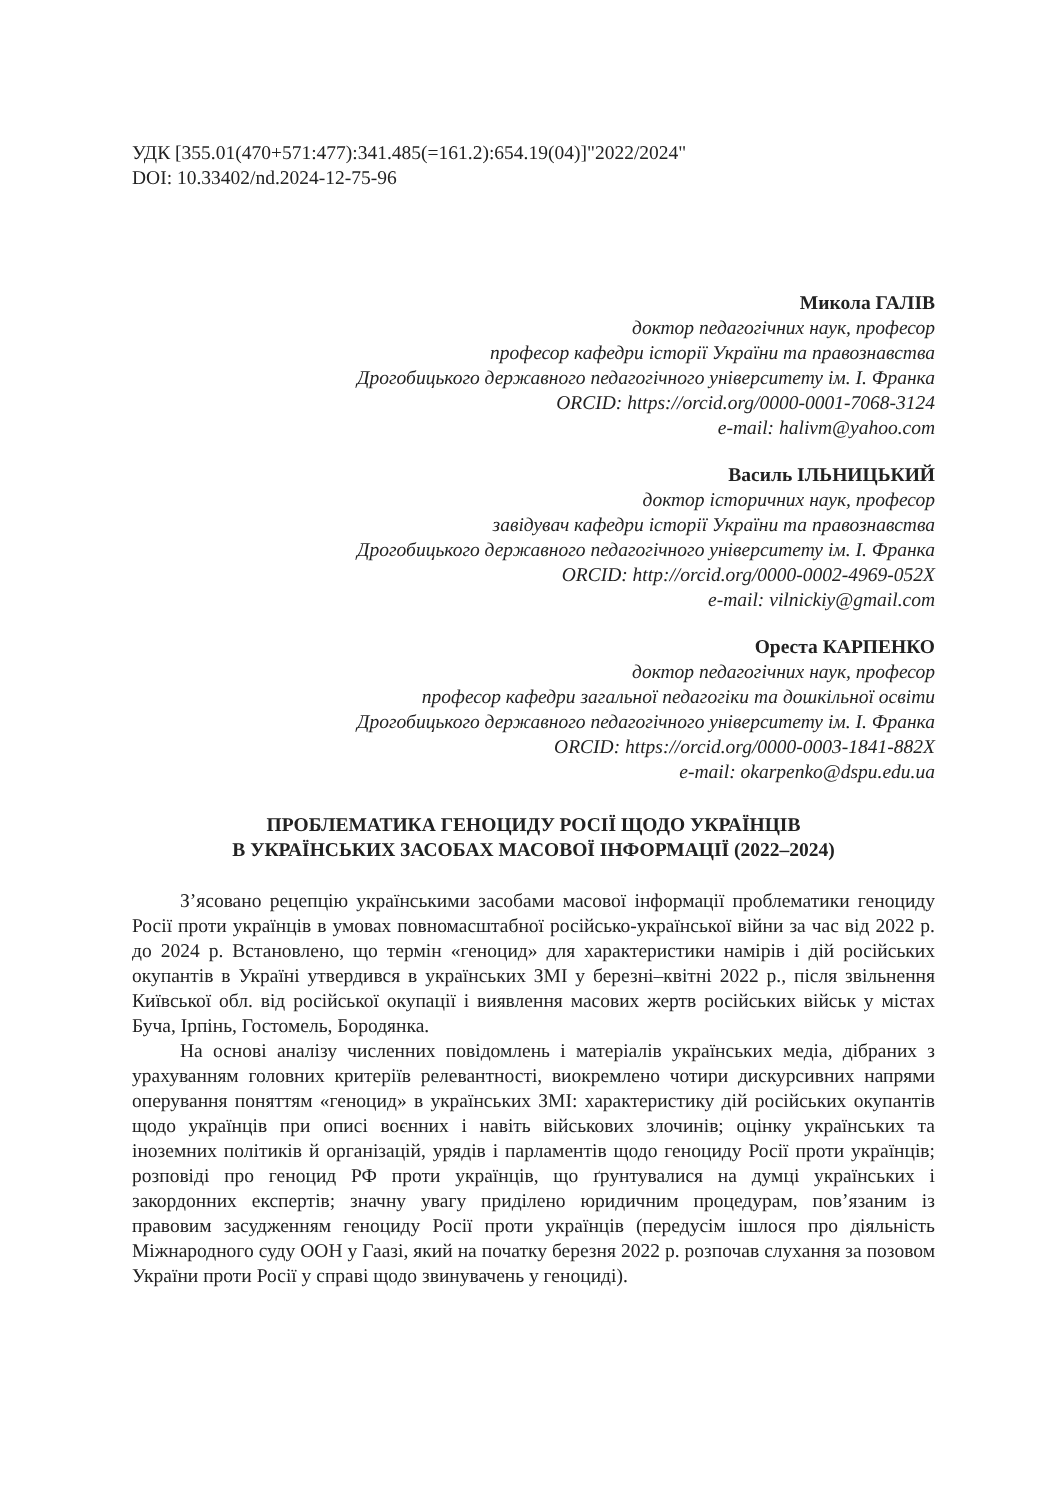УДК [355.01(470+571:477):341.485(=161.2):654.19(04)]"2022/2024"
DOI: 10.33402/nd.2024-12-75-96
Микола ГАЛІВ
доктор педагогічних наук, професор
професор кафедри історії України та правознавства
Дрогобицького державного педагогічного університету ім. І. Франка
ORCID: https://orcid.org/0000-0001-7068-3124
e-mail: halivm@yahoo.com
Василь ІЛЬНИЦЬКИЙ
доктор історичних наук, професор
завідувач кафедри історії України та правознавства
Дрогобицького державного педагогічного університету ім. І. Франка
ORCID: http://orcid.org/0000-0002-4969-052X
e-mail: vilnickiy@gmail.com
Ореста КАРПЕНКО
доктор педагогічних наук, професор
професор кафедри загальної педагогіки та дошкільної освіти
Дрогобицького державного педагогічного університету ім. І. Франка
ORCID: https://orcid.org/0000-0003-1841-882X
e-mail: okarpenko@dspu.edu.ua
ПРОБЛЕМАТИКА ГЕНОЦИДУ РОСІЇ ЩОДО УКРАЇНЦІВ
В УКРАЇНСЬКИХ ЗАСОБАХ МАСОВОЇ ІНФОРМАЦІЇ (2022–2024)
З’ясовано рецепцію українськими засобами масової інформації проблематики геноциду Росії проти українців в умовах повномасштабної російсько-української війни за час від 2022 р. до 2024 р. Встановлено, що термін «геноцид» для характеристики намірів і дій російських окупантів в Україні утвердився в українських ЗМІ у березні–квітні 2022 р., після звільнення Київської обл. від російської окупації і виявлення масових жертв російських військ у містах Буча, Ірпінь, Гостомель, Бородянка.
На основі аналізу численних повідомлень і матеріалів українських медіа, дібраних з урахуванням головних критеріїв релевантності, виокремлено чотири дискурсивних напрями оперування поняттям «геноцид» в українських ЗМІ: характеристику дій російських окупантів щодо українців при описі воєнних і навіть військових злочинів; оцінку українських та іноземних політиків й організацій, урядів і парламентів щодо геноциду Росії проти українців; розповіді про геноцид РФ проти українців, що ґрунтувалися на думці українських і закордонних експертів; значну увагу приділено юридичним процедурам, пов’язаним із правовим засудженням геноциду Росії проти українців (передусім ішлося про діяльність Міжнародного суду ООН у Гаазі, який на початку березня 2022 р. розпочав слухання за позовом України проти Росії у справі щодо звинувачень у геноциді).